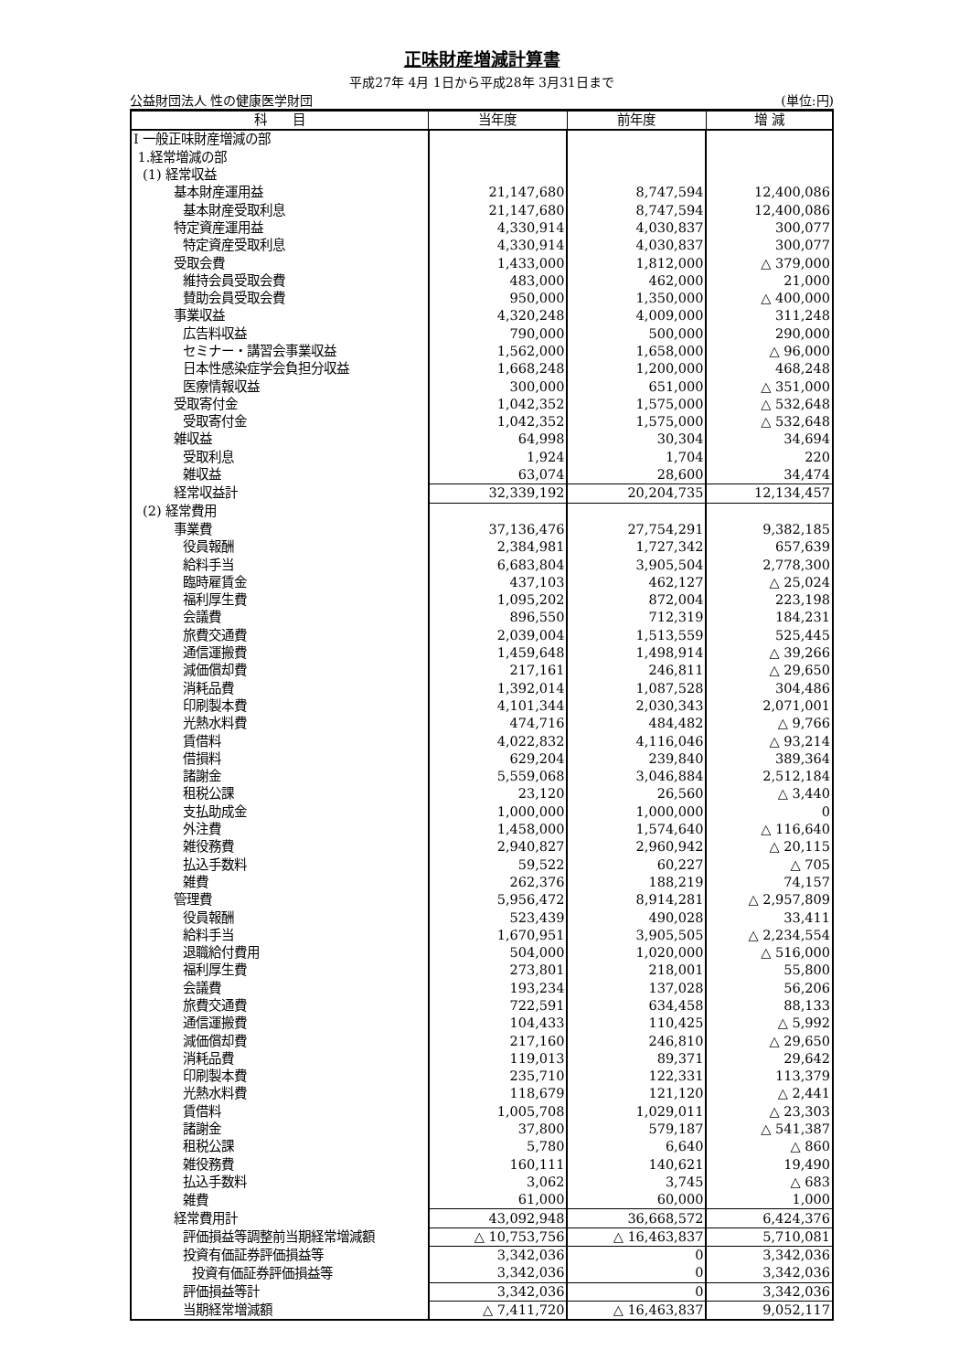正味財産増減計算書
平成27年 4月 1日から平成28年 3月31日まで
公益財団法人 性の健康医学財団 (単位:円)
| 科 目 | 当年度 | 前年度 | 増 減 |
| --- | --- | --- | --- |
| Ⅰ 一般正味財産増減の部 | | | |
| 1.経常増減の部 | | | |
| (1) 経常収益 | | | |
| 基本財産運用益 | 21,147,680 | 8,747,594 | 12,400,086 |
| 基本財産受取利息 | 21,147,680 | 8,747,594 | 12,400,086 |
| 特定資産運用益 | 4,330,914 | 4,030,837 | 300,077 |
| 特定資産受取利息 | 4,330,914 | 4,030,837 | 300,077 |
| 受取会費 | 1,433,000 | 1,812,000 | △ 379,000 |
| 維持会員受取会費 | 483,000 | 462,000 | 21,000 |
| 賛助会員受取会費 | 950,000 | 1,350,000 | △ 400,000 |
| 事業収益 | 4,320,248 | 4,009,000 | 311,248 |
| 広告料収益 | 790,000 | 500,000 | 290,000 |
| セミナー・講習会事業収益 | 1,562,000 | 1,658,000 | △ 96,000 |
| 日本性感染症学会負担分収益 | 1,668,248 | 1,200,000 | 468,248 |
| 医療情報収益 | 300,000 | 651,000 | △ 351,000 |
| 受取寄付金 | 1,042,352 | 1,575,000 | △ 532,648 |
| 受取寄付金 | 1,042,352 | 1,575,000 | △ 532,648 |
| 雑収益 | 64,998 | 30,304 | 34,694 |
| 受取利息 | 1,924 | 1,704 | 220 |
| 雑収益 | 63,074 | 28,600 | 34,474 |
| 経常収益計 | 32,339,192 | 20,204,735 | 12,134,457 |
| (2) 経常費用 | | | |
| 事業費 | 37,136,476 | 27,754,291 | 9,382,185 |
| 役員報酬 | 2,384,981 | 1,727,342 | 657,639 |
| 給料手当 | 6,683,804 | 3,905,504 | 2,778,300 |
| 臨時雇賃金 | 437,103 | 462,127 | △ 25,024 |
| 福利厚生費 | 1,095,202 | 872,004 | 223,198 |
| 会議費 | 896,550 | 712,319 | 184,231 |
| 旅費交通費 | 2,039,004 | 1,513,559 | 525,445 |
| 通信運搬費 | 1,459,648 | 1,498,914 | △ 39,266 |
| 減価償却費 | 217,161 | 246,811 | △ 29,650 |
| 消耗品費 | 1,392,014 | 1,087,528 | 304,486 |
| 印刷製本費 | 4,101,344 | 2,030,343 | 2,071,001 |
| 光熱水料費 | 474,716 | 484,482 | △ 9,766 |
| 賃借料 | 4,022,832 | 4,116,046 | △ 93,214 |
| 借損料 | 629,204 | 239,840 | 389,364 |
| 諸謝金 | 5,559,068 | 3,046,884 | 2,512,184 |
| 租税公課 | 23,120 | 26,560 | △ 3,440 |
| 支払助成金 | 1,000,000 | 1,000,000 | 0 |
| 外注費 | 1,458,000 | 1,574,640 | △ 116,640 |
| 雑役務費 | 2,940,827 | 2,960,942 | △ 20,115 |
| 払込手数料 | 59,522 | 60,227 | △ 705 |
| 雑費 | 262,376 | 188,219 | 74,157 |
| 管理費 | 5,956,472 | 8,914,281 | △ 2,957,809 |
| 役員報酬 | 523,439 | 490,028 | 33,411 |
| 給料手当 | 1,670,951 | 3,905,505 | △ 2,234,554 |
| 退職給付費用 | 504,000 | 1,020,000 | △ 516,000 |
| 福利厚生費 | 273,801 | 218,001 | 55,800 |
| 会議費 | 193,234 | 137,028 | 56,206 |
| 旅費交通費 | 722,591 | 634,458 | 88,133 |
| 通信運搬費 | 104,433 | 110,425 | △ 5,992 |
| 減価償却費 | 217,160 | 246,810 | △ 29,650 |
| 消耗品費 | 119,013 | 89,371 | 29,642 |
| 印刷製本費 | 235,710 | 122,331 | 113,379 |
| 光熱水料費 | 118,679 | 121,120 | △ 2,441 |
| 賃借料 | 1,005,708 | 1,029,011 | △ 23,303 |
| 諸謝金 | 37,800 | 579,187 | △ 541,387 |
| 租税公課 | 5,780 | 6,640 | △ 860 |
| 雑役務費 | 160,111 | 140,621 | 19,490 |
| 払込手数料 | 3,062 | 3,745 | △ 683 |
| 雑費 | 61,000 | 60,000 | 1,000 |
| 経常費用計 | 43,092,948 | 36,668,572 | 6,424,376 |
| 評価損益等調整前当期経常増減額 | △ 10,753,756 | △ 16,463,837 | 5,710,081 |
| 投資有価証券評価損益等 | 3,342,036 | 0 | 3,342,036 |
| 投資有価証券評価損益等 | 3,342,036 | 0 | 3,342,036 |
| 評価損益等計 | 3,342,036 | 0 | 3,342,036 |
| 当期経常増減額 | △ 7,411,720 | △ 16,463,837 | 9,052,117 |